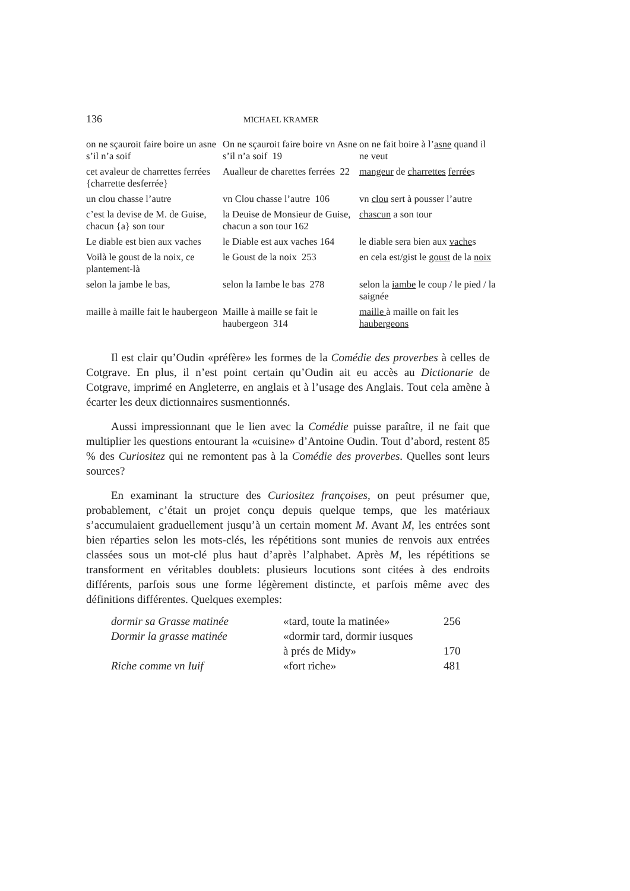136 MICHAEL KRAMER
| on ne sçauroit faire boire un asne s’il n’a soif | On ne sçauroit faire boire vn Asne s’il n’a soif 19 | on ne fait boire à l’ asne quand il ne veut |
| cet avaleur de charrettes ferrées {charrette desferrée} | Aualleur de charettes ferrées 22 | mangeur de charrettes ferrée s |
| un clou chasse l’autre | vn Clou chasse l’autre 106 | vn clou sert à pousser l’autre |
| c’est la devise de M. de Guise, chacun {a} son tour | la Deuise de Monsieur de Guise, chacun a son tour 162 | chascun a son tour |
| Le diable est bien aux vaches | le Diable est aux vaches 164 | le diable sera bien aux vache s |
| Voilà le goust de la noix, ce plantement-là | le Goust de la noix 253 | en cela est/gist le goust de la noix |
| selon la jambe le bas, | selon la Iambe le bas 278 | selon la iambe le coup / le pied / la saignée |
| maille à maille fait le haubergeon | Maille à maille se fait le haubergeon 314 | maille à maille on fait les haubergeons |
Il est clair qu’Oudin «préfère» les formes de la Comédie des proverbes à celles de Cotgrave. En plus, il n’est point certain qu’Oudin ait eu accès au Dictionarie de Cotgrave, imprimé en Angleterre, en anglais et à l’usage des Anglais. Tout cela amène à écarter les deux dictionnaires susmentionnés.
Aussi impressionnant que le lien avec la Comédie puisse paraître, il ne fait que multiplier les questions entourant la «cuisine» d’Antoine Oudin. Tout d’abord, restent 85 % des Curiositez qui ne remontent pas à la Comédie des proverbes. Quelles sont leurs sources?
En examinant la structure des Curiositez françoises, on peut présumer que, probablement, c’était un projet conçu depuis quelque temps, que les matériaux s’accumulaient graduellement jusqu’à un certain moment M. Avant M, les entrées sont bien réparties selon les mots-clés, les répétitions sont munies de renvois aux entrées classées sous un mot-clé plus haut d’après l’alphabet. Après M, les répétitions se transforment en véritables doublets: plusieurs locutions sont citées à des endroits différents, parfois sous une forme légèrement distincte, et parfois même avec des définitions différentes. Quelques exemples:
| dormir sa Grasse matinée | «tard, toute la matinée» | 256 |
| Dormir la grasse matinée | «dormir tard, dormir iusques à prés de Midy» | 170 |
| Riche comme vn Iuif | «fort riche» | 481 |